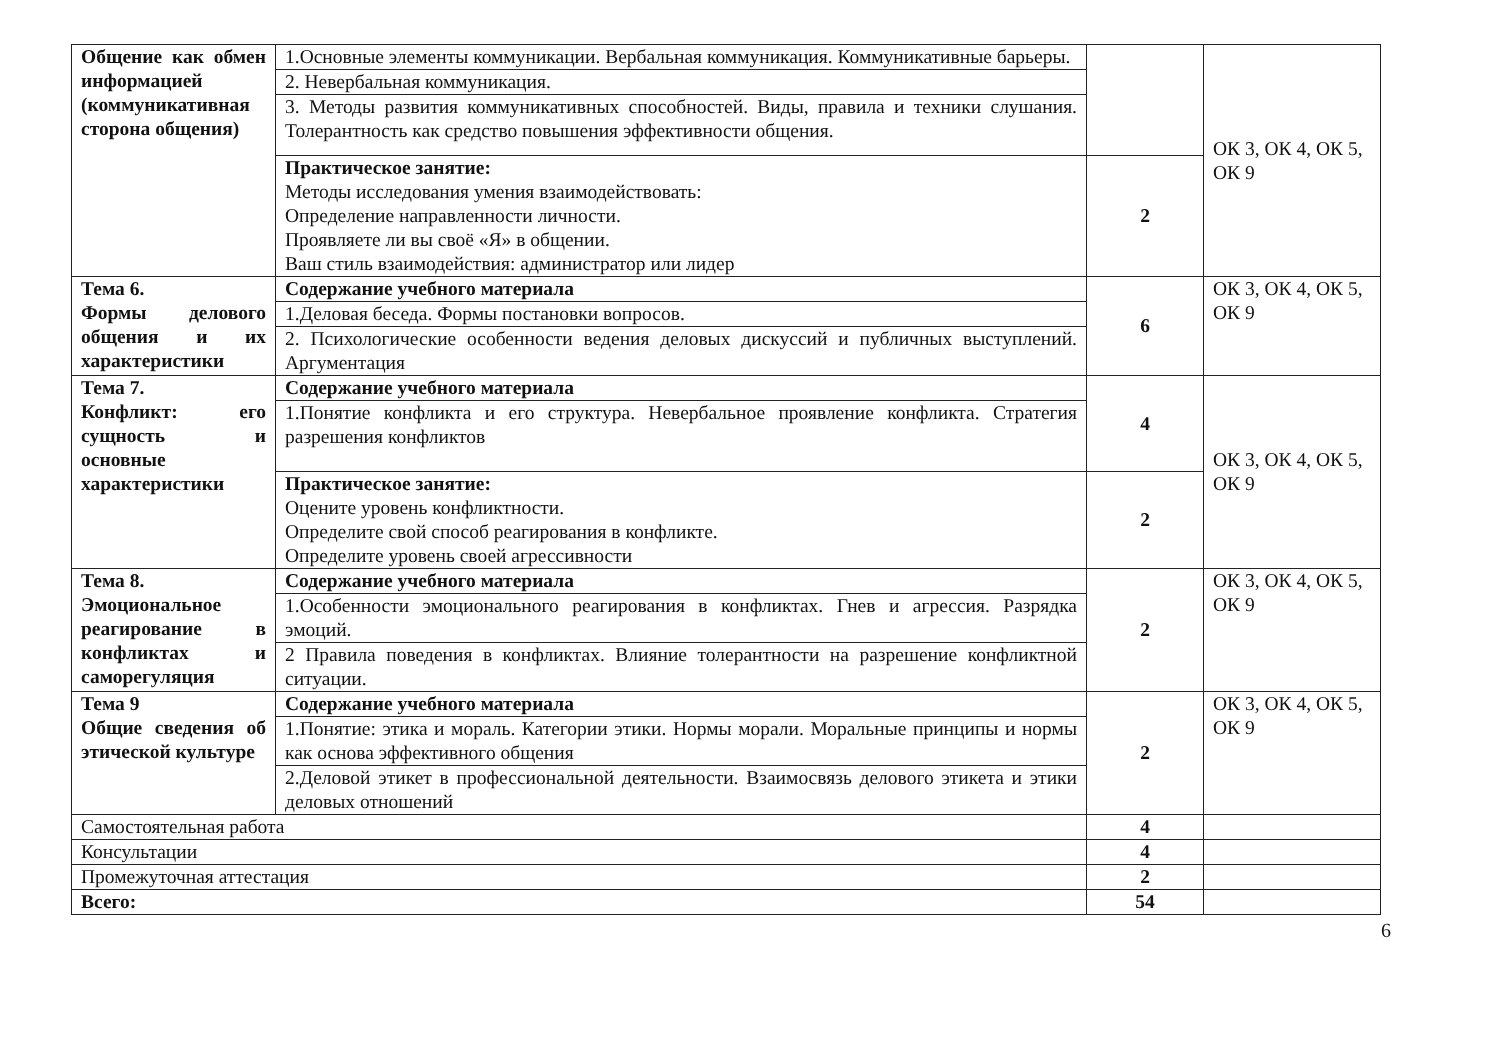| Общение как обмен информацией (коммуникативная сторона общения) | 1.Основные элементы коммуникации. Вербальная коммуникация. Коммуникативные барьеры. | | ОК 3, ОК 4, ОК 5, ОК 9 |
| | 2. Невербальная коммуникация. | | |
| | 3. Методы развития коммуникативных способностей. Виды, правила и техники слушания. Толерантность как средство повышения эффективности общения. | | |
| | Практическое занятие: Методы исследования умения взаимодействовать: Определение направленности личности. Проявляете ли вы своё «Я» в общении. Ваш стиль взаимодействия: администратор или лидер | 2 | |
| Тема 6. Формы делового общения и их характеристики | Содержание учебного материала | 6 | ОК 3, ОК 4, ОК 5, ОК 9 |
| | 1.Деловая беседа. Формы постановки вопросов. | | |
| | 2. Психологические особенности ведения деловых дискуссий и публичных выступлений. Аргументация | | |
| Тема 7. Конфликт: его сущность и основные характеристики | Содержание учебного материала | 4 | ОК 3, ОК 4, ОК 5, ОК 9 |
| | 1.Понятие конфликта и его структура. Невербальное проявление конфликта. Стратегия разрешения конфликтов | | |
| | Практическое занятие: Оцените уровень конфликтности. Определите свой способ реагирования в конфликте. Определите уровень своей агрессивности | 2 | |
| Тема 8. Эмоциональное реагирование в конфликтах и саморегуляция | Содержание учебного материала | 2 | ОК 3, ОК 4, ОК 5, ОК 9 |
| | 1.Особенности эмоционального реагирования в конфликтах. Гнев и агрессия. Разрядка эмоций. | | |
| | 2 Правила поведения в конфликтах. Влияние толерантности на разрешение конфликтной ситуации. | | |
| Тема 9 Общие сведения об этической культуре | Содержание учебного материала | 2 | ОК 3, ОК 4, ОК 5, ОК 9 |
| | 1.Понятие: этика и мораль. Категории этики. Нормы морали. Моральные принципы и нормы как основа эффективного общения | | |
| | 2.Деловой этикет в профессиональной деятельности. Взаимосвязь делового этикета и этики деловых отношений | | |
| Самостоятельная работа | | 4 | |
| Консультации | | 4 | |
| Промежуточная аттестация | | 2 | |
| Всего: | | 54 | |
6